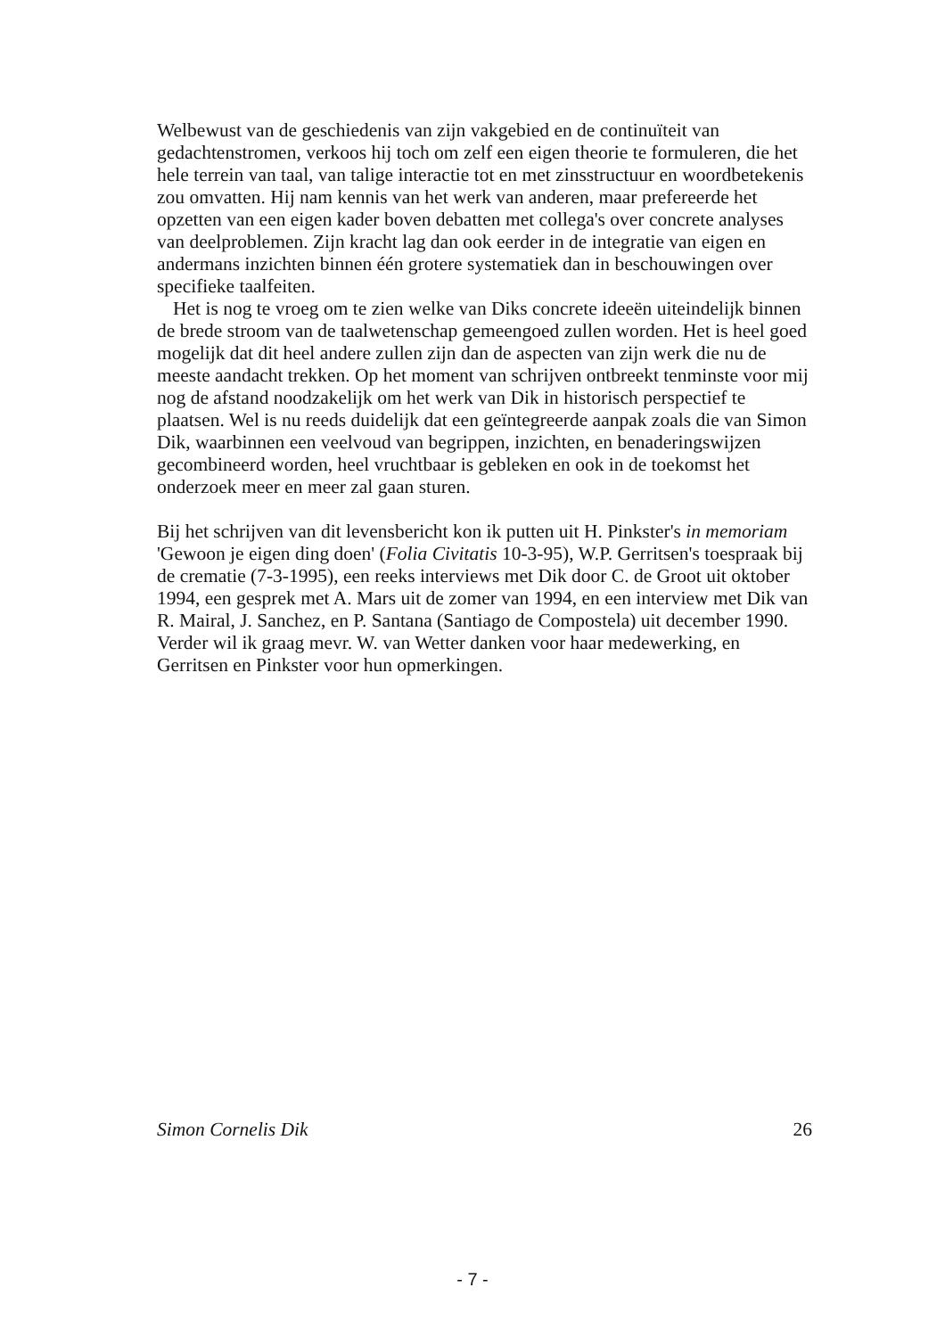Welbewust van de geschiedenis van zijn vakgebied en de continuïteit van gedachtenstromen, verkoos hij toch om zelf een eigen theorie te formuleren, die het hele terrein van taal, van talige interactie tot en met zinsstructuur en woordbetekenis zou omvatten. Hij nam kennis van het werk van anderen, maar prefereerde het opzetten van een eigen kader boven debatten met collega's over concrete analyses van deelproblemen. Zijn kracht lag dan ook eerder in de integratie van eigen en andermans inzichten binnen één grotere systematiek dan in beschouwingen over specifieke taalfeiten.
Het is nog te vroeg om te zien welke van Diks concrete ideeën uiteindelijk binnen de brede stroom van de taalwetenschap gemeengoed zullen worden. Het is heel goed mogelijk dat dit heel andere zullen zijn dan de aspecten van zijn werk die nu de meeste aandacht trekken. Op het moment van schrijven ontbreekt tenminste voor mij nog de afstand noodzakelijk om het werk van Dik in historisch perspectief te plaatsen. Wel is nu reeds duidelijk dat een geïntegreerde aanpak zoals die van Simon Dik, waarbinnen een veelvoud van begrippen, inzichten, en benaderingswijzen gecombineerd worden, heel vruchtbaar is gebleken en ook in de toekomst het onderzoek meer en meer zal gaan sturen.
Bij het schrijven van dit levensbericht kon ik putten uit H. Pinkster's in memoriam 'Gewoon je eigen ding doen' (Folia Civitatis 10-3-95), W.P. Gerritsen's toespraak bij de crematie (7-3-1995), een reeks interviews met Dik door C. de Groot uit oktober 1994, een gesprek met A. Mars uit de zomer van 1994, en een interview met Dik van R. Mairal, J. Sanchez, en P. Santana (Santiago de Compostela) uit december 1990. Verder wil ik graag mevr. W. van Wetter danken voor haar medewerking, en Gerritsen en Pinkster voor hun opmerkingen.
Simon Cornelis Dik 26
- 7 -